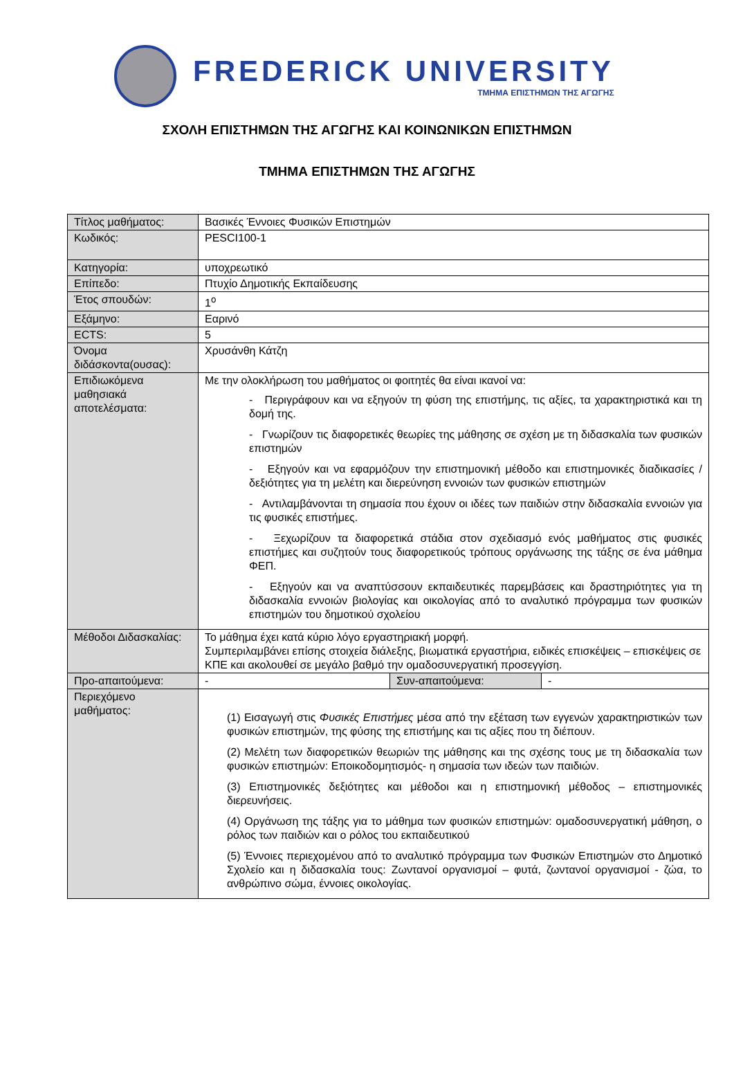FREDERICK UNIVERSITY
ΤΜΗΜΑ ΕΠΙΣΤΗΜΩΝ ΤΗΣ ΑΓΩΓΗΣ
ΣΧΟΛΗ ΕΠΙΣΤΗΜΩΝ ΤΗΣ ΑΓΩΓΗΣ ΚΑΙ ΚΟΙΝΩΝΙΚΩΝ ΕΠΙΣΤΗΜΩΝ
ΤΜΗΜΑ ΕΠΙΣΤΗΜΩΝ ΤΗΣ ΑΓΩΓΗΣ
| Τίτλος μαθήματος: | Βασικές Έννοιες Φυσικών Επιστημών | | |
| Κωδικός: | PESCI100-1 | | |
| Κατηγορία: | υποχρεωτικό | | |
| Επίπεδο: | Πτυχίο Δημοτικής Εκπαίδευσης | | |
| Έτος σπουδών: | 1<sup>ο</sup> | | |
| Εξάμηνο: | Εαρινό | | |
| ECTS: | 5 | | |
| Όνομα διδάσκοντα(ουσας): | Χρυσάνθη Κάτζη | | |
| Επιδιωκόμενα μαθησιακά αποτελέσματα: | Με την ολοκλήρωση του μαθήματος οι φοιτητές θα είναι ικανοί να: - Περιγράφουν και να εξηγούν τη φύση της επιστήμης, τις αξίες, τα χαρακτηριστικά και τη δομή της. - Γνωρίζουν τις διαφορετικές θεωρίες της μάθησης σε σχέση με τη διδασκαλία των φυσικών επιστημών - Εξηγούν και να εφαρμόζουν την επιστημονική μέθοδο και επιστημονικές διαδικασίες / δεξιότητες για τη μελέτη και διερεύνηση εννοιών των φυσικών επιστημών - Αντιλαμβάνονται τη σημασία που έχουν οι ιδέες των παιδιών στην διδασκαλία εννοιών για τις φυσικές επιστήμες. - Ξεχωρίζουν τα διαφορετικά στάδια στον σχεδιασμό ενός μαθήματος στις φυσικές επιστήμες και συζητούν τους διαφορετικούς τρόπους οργάνωσης της τάξης σε ένα μάθημα ΦΕΠ. - Εξηγούν και να αναπτύσσουν εκπαιδευτικές παρεμβάσεις και δραστηριότητες για τη διδασκαλία εννοιών βιολογίας και οικολογίας από το αναλυτικό πρόγραμμα των φυσικών επιστημών του δημοτικού σχολείου | | |
| Μέθοδοι Διδασκαλίας: | Το μάθημα έχει κατά κύριο λόγο εργαστηριακή μορφή. Συμπεριλαμβάνει επίσης στοιχεία διάλεξης, βιωματικά εργαστήρια, ειδικές επισκέψεις – επισκέψεις σε ΚΠΕ και ακολουθεί σε μεγάλο βαθμό την ομαδοσυνεργατική προσεγγίση. | | |
| Προ-απαιτούμενα: | - | Συν-απαιτούμενα: | - |
| Περιεχόμενο μαθήματος: | (1) Εισαγωγή στις Φυσικές Επιστήμες μέσα από την εξέταση των εγγενών χαρακτηριστικών των φυσικών επιστημών, της φύσης της επιστήμης και τις αξίες που τη διέπουν. (2) Μελέτη των διαφορετικών θεωριών της μάθησης και της σχέσης τους με τη διδασκαλία των φυσικών επιστημών: Εποικοδομητισμός- η σημασία των ιδεών των παιδιών. (3) Επιστημονικές δεξιότητες και μέθοδοι και η επιστημονική μέθοδος – επιστημονικές διερευνήσεις. (4) Οργάνωση της τάξης για το μάθημα των φυσικών επιστημών: ομαδοσυνεργατική μάθηση, ο ρόλος των παιδιών και ο ρόλος του εκπαιδευτικού (5) Έννοιες περιεχομένου από το αναλυτικό πρόγραμμα των Φυσικών Επιστημών στο Δημοτικό Σχολείο και η διδασκαλία τους: Ζωντανοί οργανισμοί – φυτά, ζωντανοί οργανισμοί - ζώα, το ανθρώπινο σώμα, έννοιες οικολογίας. | | |